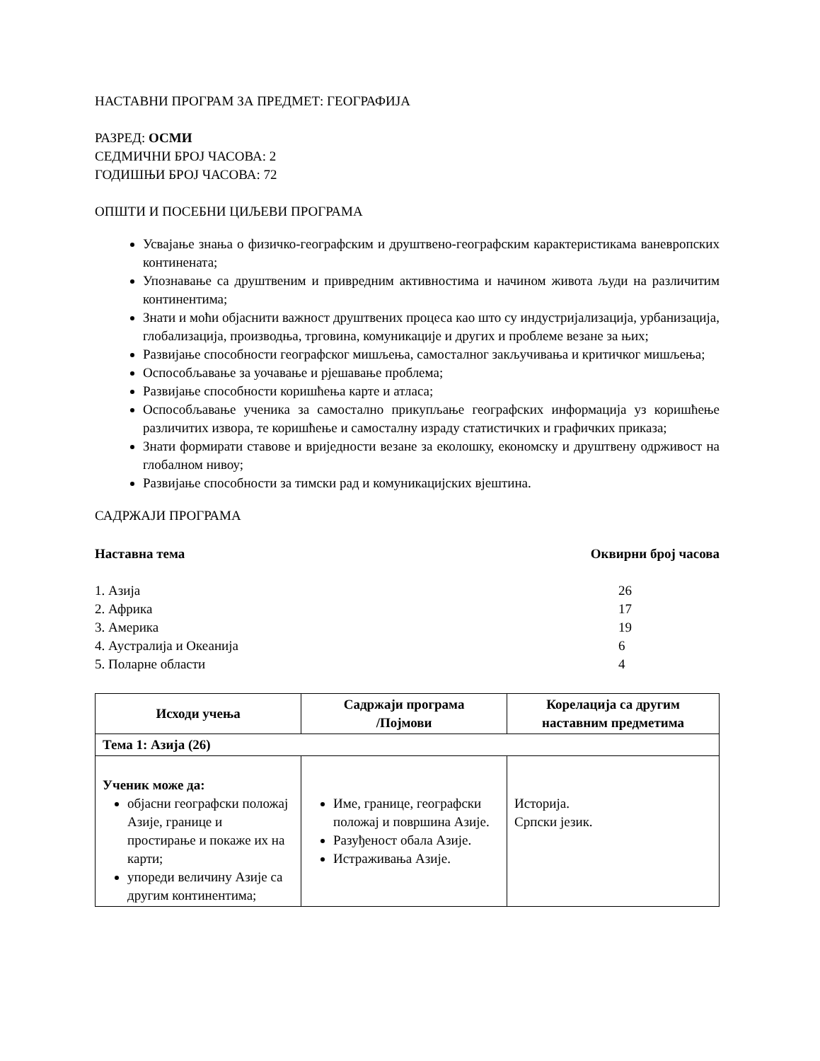НАСТАВНИ ПРОГРАМ ЗА ПРЕДМЕТ: ГЕОГРАФИЈА
РАЗРЕД: ОСМИ
СЕДМИЧНИ БРОЈ ЧАСОВА: 2
ГОДИШЊИ БРОЈ ЧАСОВА: 72
ОПШТИ И ПОСЕБНИ ЦИЉЕВИ ПРОГРАМА
Усвајање знања о физичко-географским и друштвено-географским карактеристикама ваневропских континената;
Упознавање са друштвеним и привредним активностима и начином живота људи на различитим континентима;
Знати и моћи објаснити важност друштвених процеса као што су индустријализација, урбанизација, глобализација, производња, трговина, комуникације и других и проблеме везане за њих;
Развијање способности географског мишљења, самосталног закључивања и критичког мишљења;
Оспособљавање за уочавање и рјешавање проблема;
Развијање способности коришћења карте и атласа;
Оспособљавање ученика за самостално прикупљање географских информација уз коришћење различитих извора, те коришћење и самосталну израду статистичких и графичких приказа;
Знати формирати ставове и вриједности везане за еколошку, економску и друштвену одрживост на глобалном нивоу;
Развијање способности за тимски рад и комуникацијских вјештина.
САДРЖАЈИ ПРОГРАМА
Наставна тема Оквирни број часова
1. Азија 26
2. Африка 17
3. Америка 19
4. Аустралија и Океанија 6
5. Поларне области 4
| Исходи учења | Садржаји програма /Појмови | Корелација са другим наставним предметима |
| --- | --- | --- |
| Тема 1: Азија (26) | | |
| Ученик може да: објасни географски положај Азије, границе и простирање и покаже их на карти; упореди величину Азије са другим континентима; | Име, границе, географски положај и површина Азије. Разуђеност обала Азије. Истраживања Азије. | Историја. Српски језик. |